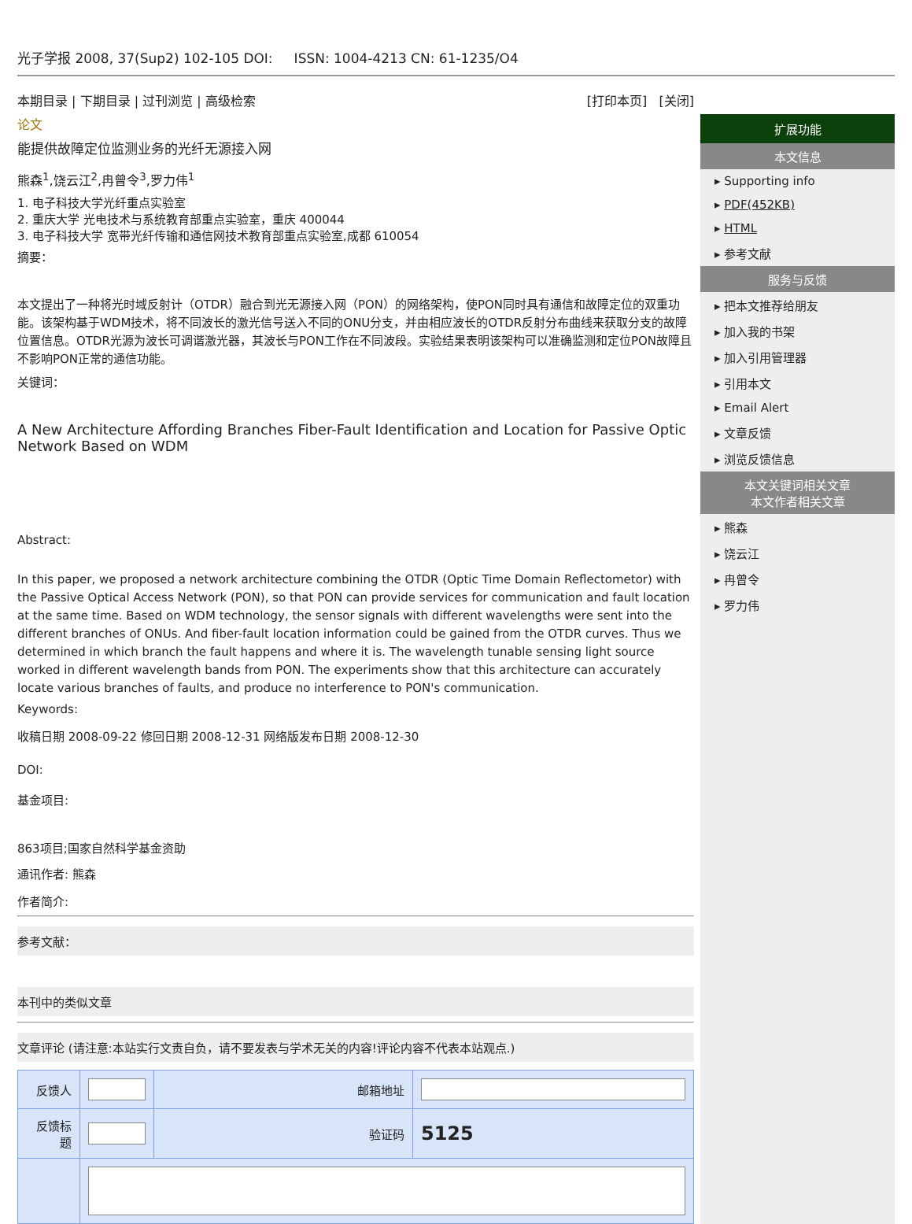光子学报 2008, 37(Sup2) 102-105 DOI: ISSN: 1004-4213 CN: 61-1235/O4
本期目录 | 下期目录 | 过刊浏览 | 高级检索 [打印本页] [关闭]
论文
能提供故障定位监测业务的光纤无源接入网
熊森<sup>1</sup>,饶云江<sup>2</sup>,冉曾令<sup>3</sup>,罗力伟<sup>1</sup>
1. 电子科技大学光纤重点实验室
2. 重庆大学 光电技术与系统教育部重点实验室，重庆 400044
3. 电子科技大学 宽带光纤传输和通信网技术教育部重点实验室,成都 610054
摘要：
本文提出了一种将光时域反射计（OTDR）融合到光无源接入网（PON）的网络架构，使PON同时具有通信和故障定位的双重功能。该架构基于WDM技术，将不同波长的激光信号送入不同的ONU分支，并由相应波长的OTDR反射分布曲线来获取分支的故障位置信息。OTDR光源为波长可调谐激光器，其波长与PON工作在不同波段。实验结果表明该架构可以准确监测和定位PON故障且不影响PON正常的通信功能。
关键词：
A New Architecture Affording Branches Fiber-Fault Identification and Location for Passive Optic Network Based on WDM
Abstract:
In this paper, we proposed a network architecture combining the OTDR (Optic Time Domain Reflectometor) with the Passive Optical Access Network (PON), so that PON can provide services for communication and fault location at the same time. Based on WDM technology, the sensor signals with different wavelengths were sent into the different branches of ONUs. And fiber-fault location information could be gained from the OTDR curves. Thus we determined in which branch the fault happens and where it is. The wavelength tunable sensing light source worked in different wavelength bands from PON. The experiments show that this architecture can accurately locate various branches of faults, and produce no interference to PON's communication.
Keywords:
收稿日期 2008-09-22 修回日期 2008-12-31 网络版发布日期 2008-12-30
DOI:
基金项目:
863项目;国家自然科学基金资助
通讯作者: 熊森
作者简介:
参考文献：
本刊中的类似文章
文章评论 (请注意:本站实行文责自负，请不要发表与学术无关的内容!评论内容不代表本站观点.)
| 反馈人 | | 邮箱地址 | |
| 反馈标题 | | 验证码 | 5125 |
扩展功能
本文信息
▸ Supporting info
▸ PDF(452KB)
▸ HTML
▸ 参考文献
服务与反馈
▸ 把本文推荐给朋友
▸ 加入我的书架
▸ 加入引用管理器
▸ 引用本文
▸ Email Alert
▸ 文章反馈
▸ 浏览反馈信息
本文关键词相关文章
本文作者相关文章
▸ 熊森
▸ 饶云江
▸ 冉曾令
▸ 罗力伟